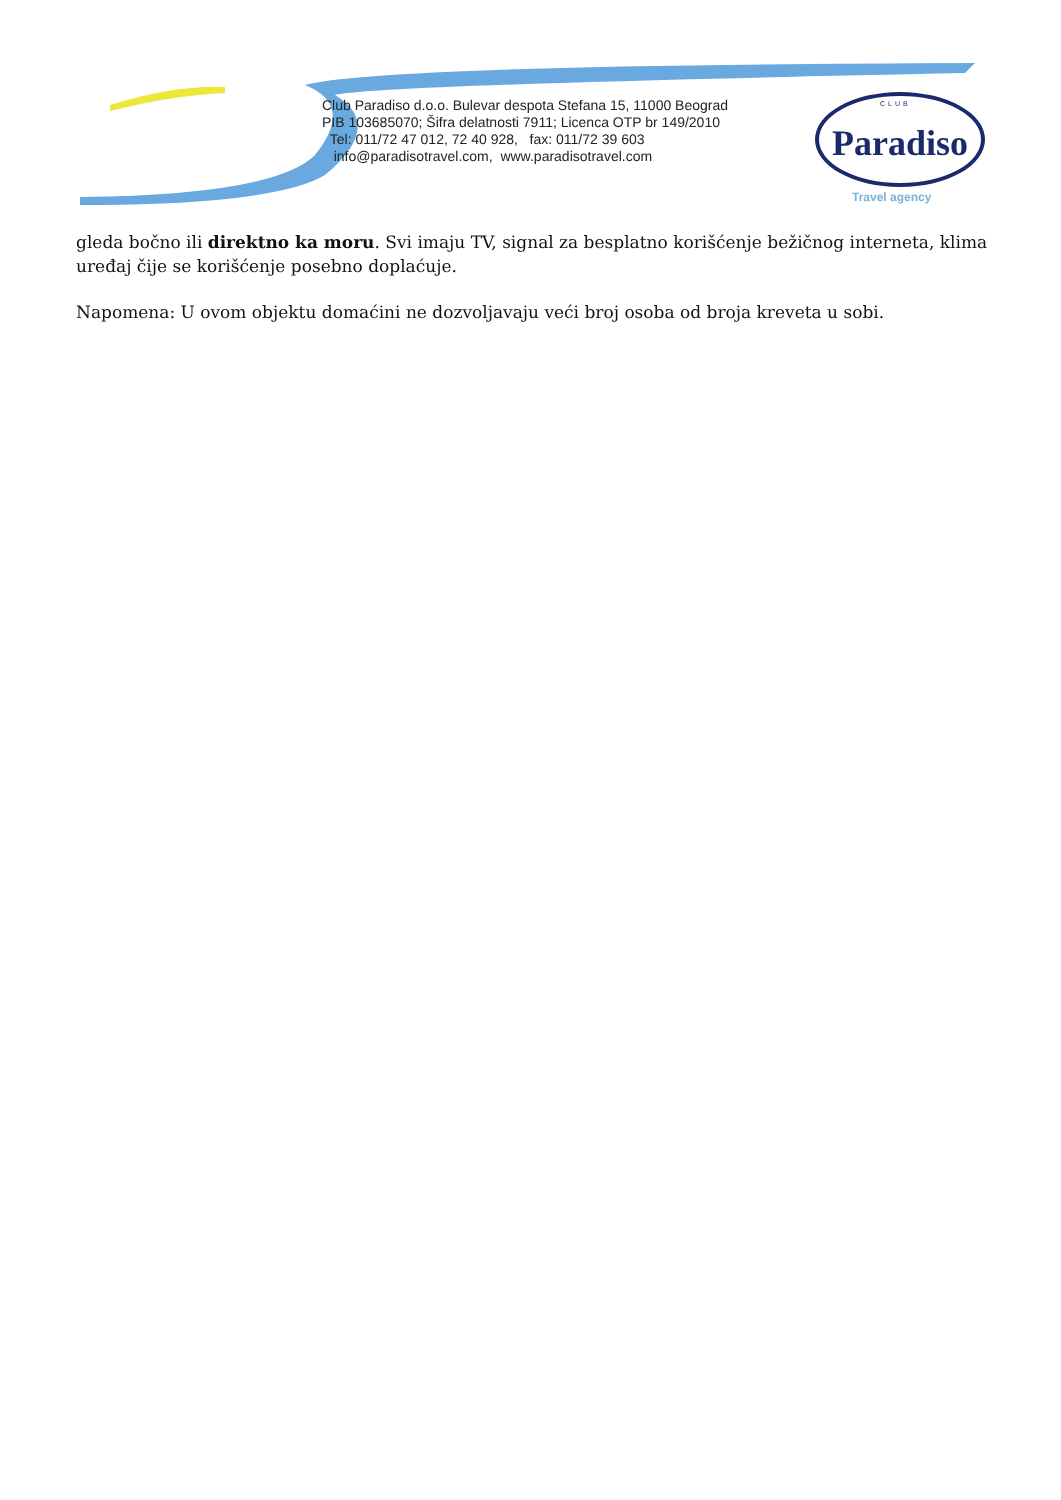Club Paradiso d.o.o. Bulevar despota Stefana 15, 11000 Beograd
PIB 103685070; Šifra delatnosti 7911; Licenca OTP br 149/2010
Tel: 011/72 47 012, 72 40 928, fax: 011/72 39 603
info@paradisotravel.com, www.paradisotravel.com
CLUB
Paradiso
Travel agency
gleda bočno ili direktno ka moru. Svi imaju TV, signal za besplatno korišćenje bežičnog interneta, klima uređaj čije se korišćenje posebno doplaćuje.
Napomena: U ovom objektu domaćini ne dozvoljavaju veći broj osoba od broja kreveta u sobi.